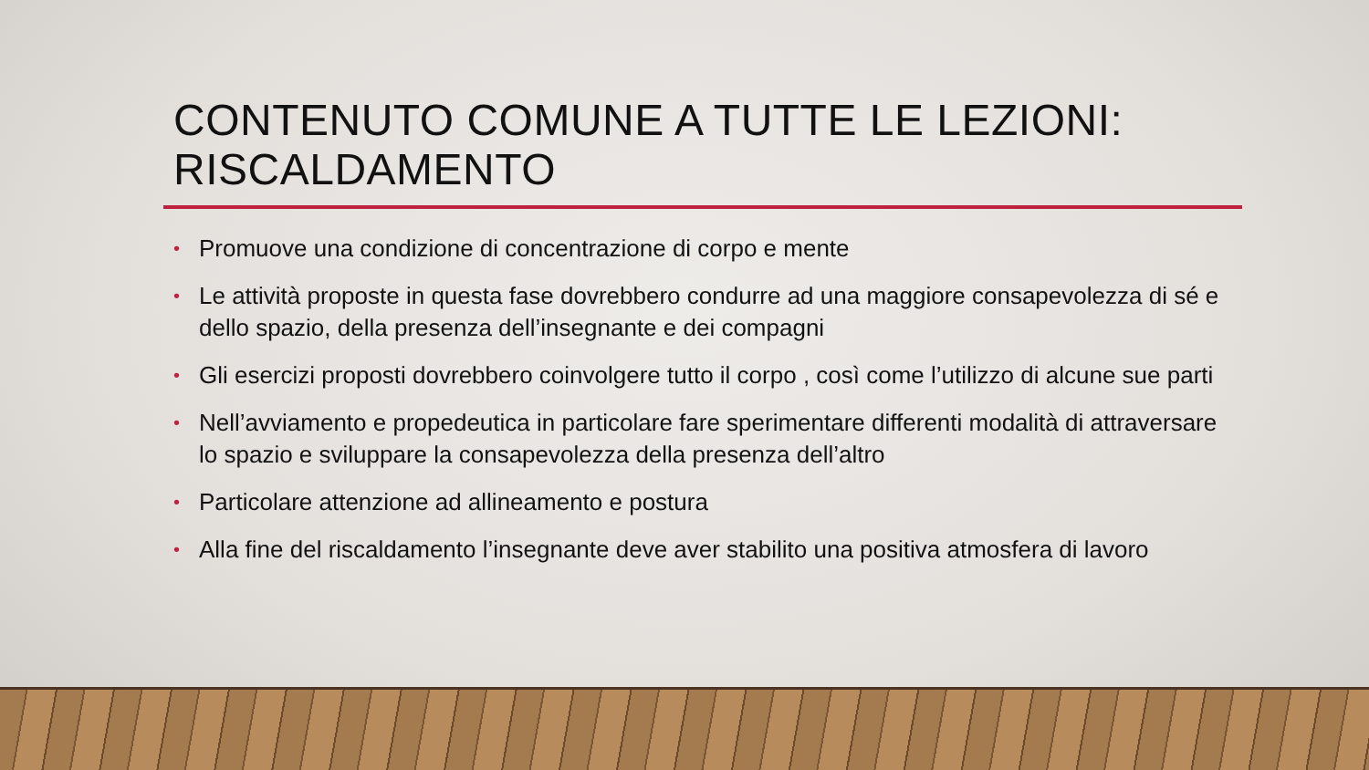CONTENUTO COMUNE A TUTTE LE LEZIONI:
RISCALDAMENTO
• Promuove una condizione di concentrazione di corpo e mente
• Le attività proposte in questa fase dovrebbero condurre ad una maggiore consapevolezza di sé e dello spazio, della presenza dell’insegnante e dei compagni
• Gli esercizi proposti dovrebbero coinvolgere tutto il corpo , così come l’utilizzo di alcune sue parti
• Nell’avviamento e propedeutica in particolare fare sperimentare differenti modalità di attraversare lo spazio e sviluppare la consapevolezza della presenza dell’altro
• Particolare attenzione ad allineamento e postura
• Alla fine del riscaldamento l’insegnante deve aver stabilito una positiva atmosfera di lavoro